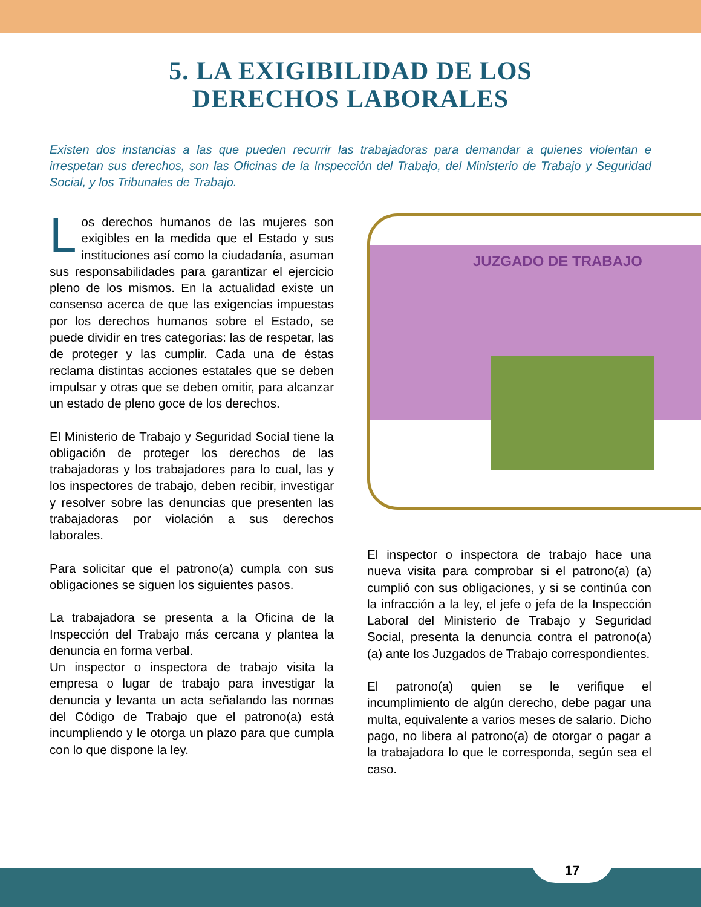5. LA EXIGIBILIDAD DE LOS
DERECHOS LABORALES
Existen dos instancias a las que pueden recurrir las trabajadoras para demandar a quienes violentan e irrespetan sus derechos, son las Oficinas de la Inspección del Trabajo, del Ministerio de Trabajo y Seguridad Social, y los Tribunales de Trabajo.
Los derechos humanos de las mujeres son exigibles en la medida que el Estado y sus instituciones así como la ciudadanía, asuman sus responsabilidades para garantizar el ejercicio pleno de los mismos. En la actualidad existe un consenso acerca de que las exigencias impuestas por los derechos humanos sobre el Estado, se puede dividir en tres categorías: las de respetar, las de proteger y las cumplir. Cada una de éstas reclama distintas acciones estatales que se deben impulsar y otras que se deben omitir, para alcanzar un estado de pleno goce de los derechos.
El Ministerio de Trabajo y Seguridad Social tiene la obligación de proteger los derechos de las trabajadoras y los trabajadores para lo cual, las y los inspectores de trabajo, deben recibir, investigar y resolver sobre las denuncias que presenten las trabajadoras por violación a sus derechos laborales.
Para solicitar que el patrono(a) cumpla con sus obligaciones se siguen los siguientes pasos.
La trabajadora se presenta a la Oficina de la Inspección del Trabajo más cercana y plantea la denuncia en forma verbal.
Un inspector o inspectora de trabajo visita la empresa o lugar de trabajo para investigar la denuncia y levanta un acta señalando las normas del Código de Trabajo que el patrono(a) está incumpliendo y le otorga un plazo para que cumpla con lo que dispone la ley.
JUZGADO DE TRABAJO
El inspector o inspectora de trabajo hace una nueva visita para comprobar si el patrono(a) (a) cumplió con sus obligaciones, y si se continúa con la infracción a la ley, el jefe o jefa de la Inspección Laboral del Ministerio de Trabajo y Seguridad Social, presenta la denuncia contra el patrono(a) (a) ante los Juzgados de Trabajo correspondientes.
El patrono(a) quien se le verifique el incumplimiento de algún derecho, debe pagar una multa, equivalente a varios meses de salario. Dicho pago, no libera al patrono(a) de otorgar o pagar a la trabajadora lo que le corresponda, según sea el caso.
17